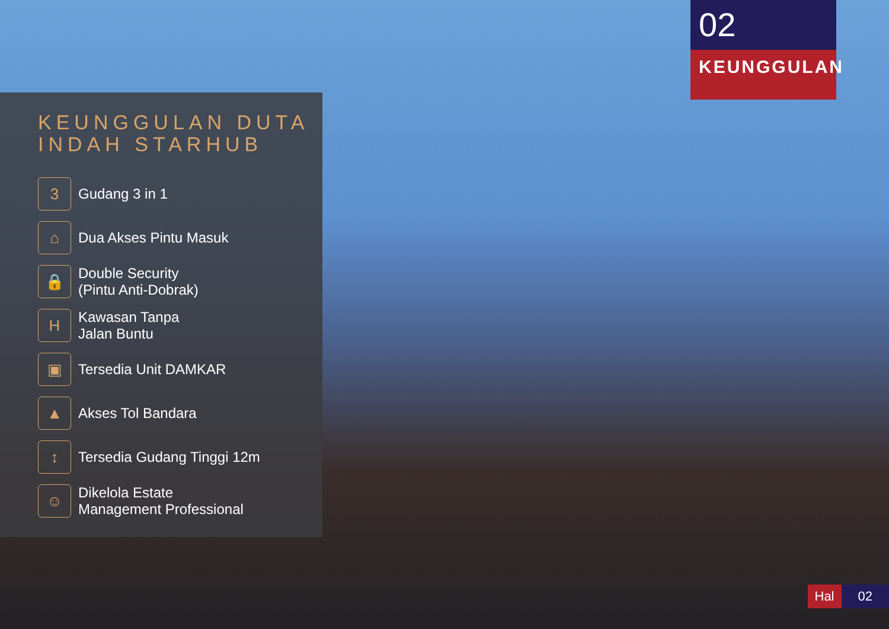02
KEUNGGULAN
KEUNGGULAN DUTA
INDAH STARHUB
3
Gudang 3 in 1
⌂
Dua Akses Pintu Masuk
🔒
Double Security
(Pintu Anti-Dobrak)
H
Kawasan Tanpa
Jalan Buntu
▣
Tersedia Unit DAMKAR
▲
Akses Tol Bandara
↕
Tersedia Gudang Tinggi 12m
☺
Dikelola Estate
Management Professional
Hal 02